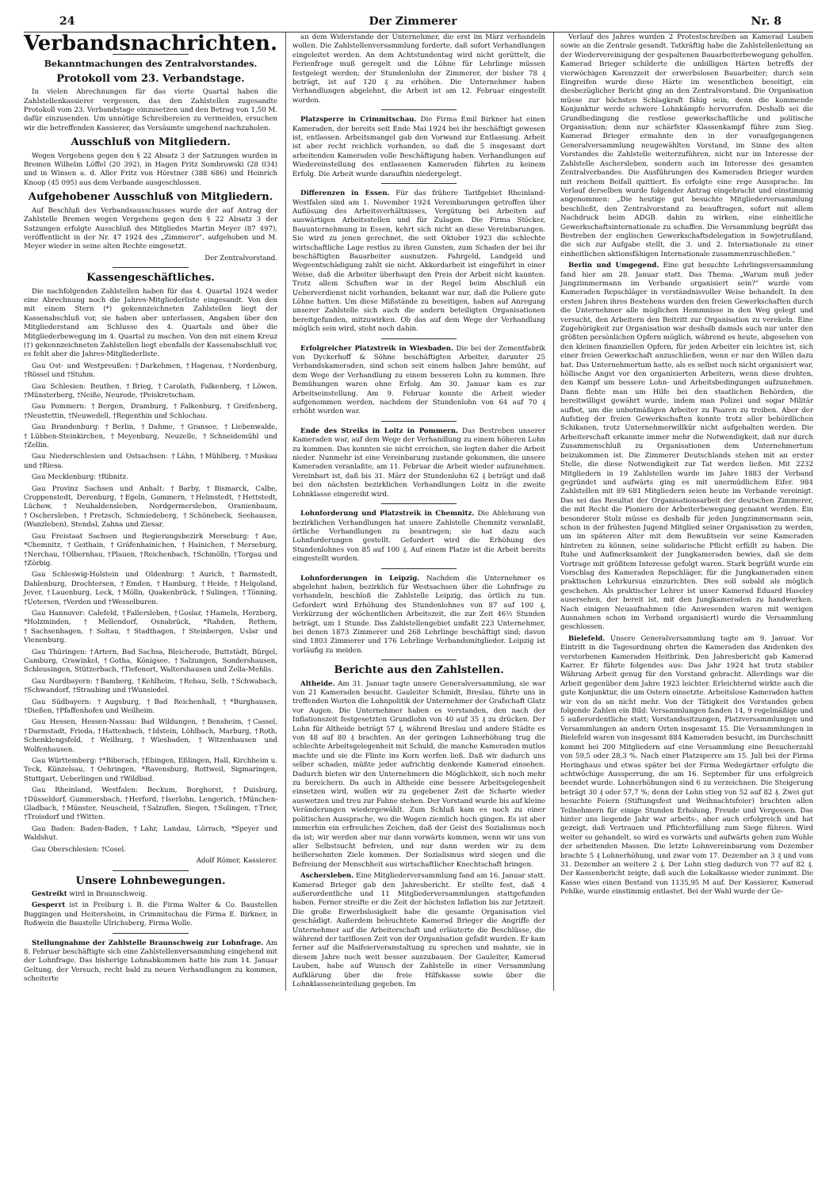24 Der Zimmerer Nr. 8
Verbandsnachrichten.
Bekanntmachungen des Zentralvorstandes.
Protokoll vom 23. Verbandstage.
In vielen Abrechnungen für das vierte Quartal haben die Zahlstellenkassierer vergessen, das den Zahlstellen zugesandte Protokoll vom 23. Verbandstage einzusetzen und den Betrag von 1,50 M. dafür einzusenden. Um unnötige Schreibereien zu vermeiden, ersuchen wir die betreffenden Kassierer, das Versäumte umgehend nachzuholen.
Ausschluß von Mitgliedern.
Wegen Vergehens gegen den § 22 Absatz 3 der Satzungen wurden in Bremen Wilhelm Löffel (20 392), in Hagen Fritz Sombrowski (28 034) und in Winsen a. d. Aller Fritz von Hörstner (388 686) und Heinrich Knoop (45 095) aus dem Verbande ausgeschlossen.
Aufgehobener Ausschluß von Mitgliedern.
Auf Beschluß des Verbandsausschusses wurde der auf Antrag der Zahlstelle Bremen wegen Vergehens gegen den § 22 Absatz 3 der Satzungen erfolgte Ausschluß des Mitgliedes Martin Meyer (87 497), veröffentlicht in der Nr. 47 1924 des „Zimmerer“, aufgehoben und M. Meyer wieder in seine alten Rechte eingesetzt.
Der Zentralvorstand.
Kassengeschäftliches.
Die nachfolgenden Zahlstellen haben für das 4. Quartal 1924 weder eine Abrechnung noch die Jahres-Mitgliederliste eingesandt. Von den mit einem Stern (*) gekennzeichneten Zahlstellen liegt der Kassenabschluß vor, sie haben aber unterlassen, Angaben über den Mitgliederstand am Schlusse des 4. Quartals und über die Mitgliederbewegung im 4. Quartal zu machen. Von den mit einem Kreuz (†) gekennzeichneten Zahlstellen liegt ebenfalls der Kassenabschluß vor, es fehlt aber die Jahres-Mitgliederliste.
Gau Ost- und Westpreußen: †Darkehmen, †Hagenau, †Nordenburg, †Rössel und †Stuhm.
Gau Schlesien: Beuthen, †Brieg, †Carolath, Falkenberg, †Löwen, †Münsterberg, †Neiße, Neurode, †Peiskretscham.
Gau Pommern: †Bergen, Dramburg, †Falkenburg, †Greifenberg, †Neustettin, †Neuwedell, †Regenthin und Schlochau.
Gau Brandenburg: †Berlin, †Dahme, †Gransee, †Liebenwalde, †Lübben-Steinkirchen, †Meyenburg, Neuzelle, †Schneidemühl und †Zellin.
Gau Niederschlesien und Ostsachsen: †Lähn, †Mühlberg, †Muskau und †Riesa.
Gau Mecklenburg: †Ribnitz.
Gau Provinz Sachsen und Anhalt: †Barby, †Bismarck, Calbe, Croppenstedt, Derenburg, †Egeln, Gommern, †Helmstedt, †Hettstedt, Lüchow, †Neuhaldensleben, Nordgermersleben, Oranienbaum, †Oschersleben, †Pretzsch, Schmiedeberg, †Schönebeck, Seehausen, (Wanzleben), Stendal, Zahna und Ziesar.
Gau Freistaat Sachsen und Regierungsbezirk Merseburg: †Aue, *Chemnitz, †Geithain, †Gräfenhainichen, †Hainichen, †Merseburg, †Nerchau, †Olbernhau, †Plauen, †Reichenbach, †Schmölln, †Torgau und †Zörbig.
Gau Schleswig-Holstein und Oldenburg: †Aurich, †Barmstedt, Dahlenburg, Drochtersen, †Emden, †Hamburg, †Heide, †Helgoland, Jever, †Lauenburg, Leck, †Mölln, Quakenbrück, †Sulingen, †Tönning, †Uetersen, †Verden und †Wesselburen.
Gau Hannover: Calefeld, †Fallersleben, †Goslar, †Hameln, Herzberg, *Holzminden, †Mellendorf, Osnabrück, *Rahden, Rethem, †Sachsenhagen, †Soltau, †Stadthagen, †Steinbergen, Uslar und Vienenburg.
Gau Thüringen: †Artern, Bad Sachsa, Bleicherode, Buttstädt, Bürgel, Camburg, Crawinkel, †Gotha, Königsee, †Salzungen, Sondershausen, Schleusingen, Stützerbach, †Tiefenort, Waltershausen und Zella-Mehlis.
Gau Nordbayern: †Bamberg, †Kehlheim, †Rehau, Selb, †Schwabach, †Schwandorf, †Straubing und †Wunsiedel.
Gau Südbayern: †Augsburg, †Bad Reichenhall, †*Burghausen, †Dießen, †Pfaffenhofen und Weilheim.
Gau Hessen, Hessen-Nassau: Bad Wildungen, †Bensheim, †Cassel, †Darmstadt, Frieda, †Hattenbach, †Idstein, Löhlbach, Marburg, †Roth, Schenklengsfeld, †Weilburg, †Wiesbaden, †Witzenhausen und Wolfenhausen.
Gau Württemberg: †*Biberach, †Ebingen, Eßlingen, Hall, Kirchheim u. Teck, Künzelsau, †Oehringen, *Ravensburg, Rottweil, Sigmaringen, Stuttgart, Ueberlingen und †Wildbad.
Gau Rheinland, Westfalen: Beckum, Borghorst, †Duisburg, †Düsseldorf, Gummersbach, †Herford, †Iserlohn, Lengerich, †München-Gladbach, †Münster, Neuscheid, †Salzuflen, Siegen, †Solingen, †Trier, †Troisdorf und †Witten.
Gau Baden: Baden-Baden, †Lahr, Landau, Lörrach, *Speyer und Waldshut.
Gau Oberschlesien: †Cosel.
Adolf Römer, Kassierer.
Unsere Lohnbewegungen.
Gestreikt wird in Braunschweig.
Gesperrt ist in Freiburg i. B. die Firma Walter & Co. Baustellen Buggingen und Heitersheim, in Crimmitschau die Firma E. Birkner, in Roßwein die Baustelle Ulrichsberg, Firma Wolle.
Stellungnahme der Zahlstelle Braunschweig zur Lohnfrage. Am 8. Februar beschäftigte sich eine Zahlstellenversammlung eingehend mit der Lohnfrage. Das bisherige Lohnabkommen hatte bis zum 14. Januar Geltung, der Versuch, recht bald zu neuen Verhandlungen zu kommen, scheiterte
an dem Widerstande der Unternehmer, die erst im März verhandeln wollen. Die Zahlstellenversammlung forderte, daß sofort Verhandlungen eingeleitet werden. An dem Achtstundentag wird nicht gerüttelt, die Ferienfrage muß geregelt und die Löhne für Lehrlinge müssen festgelegt werden; der Stundenlohn der Zimmerer, der bisher 78 ₰ beträgt, ist auf 120 ₰ zu erhöhen. Die Unternehmer haben Verhandlungen abgelehnt, die Arbeit ist am 12. Februar eingestellt worden.
Platzsperre in Crimmitschau. Die Firma Emil Birkner hat einen Kameraden, der bereits seit Ende Mai 1924 bei ihr beschäftigt gewesen ist, entlassen. Arbeitsmangel gab den Vorwand zur Entlassung. Arbeit ist aber recht reichlich vorhanden, so daß die 5 insgesamt dort arbeitenden Kameraden volle Beschäftigung haben. Verhandlungen auf Wiedereinstellung des entlassenen Kameraden führten zu keinem Erfolg. Die Arbeit wurde daraufhin niedergelegt.
Differenzen in Essen. Für das frühere Tarifgebiet Rheinland-Westfalen sind am 1. November 1924 Vereinbarungen getroffen über Auflösung des Arbeitsverhältnisses, Vergütung bei Arbeiten auf auswärtigen Arbeitsstellen und für Zulagen. Die Firma Stöcker, Bauunternehmung in Essen, kehrt sich nicht an diese Vereinbarungen. Sie wird zu jenen gerechnet, die seit Oktober 1923 die schlechte wirtschaftliche Lage restlos zu ihren Gunsten, zum Schaden der bei ihr beschäftigten Bauarbeiter ausnutzen. Fahrgeld, Landgeld und Wegeentschädigung zahlt sie nicht. Akkordarbeit ist eingeführt in einer Weise, daß die Arbeiter überhaupt den Preis der Arbeit nicht kannten. Trotz allem Schuften war in der Regel beim Abschluß ein Ueberverdienst nicht vorhanden, bekannt war nur, daß die Poliere gute Löhne hatten. Um diese Mißstände zu beseitigen, haben auf Anregung unserer Zahlstelle sich auch die andern beteiligten Organisationen bereitgefunden, mitzuwirken. Ob das auf dem Wege der Verhandlung möglich sein wird, steht noch dahin.
Erfolgreicher Platzstreik in Wiesbaden. Die bei der Zementfabrik von Dyckerhoff & Söhne beschäftigten Arbeiter, darunter 25 Verbandskameraden, sind schon seit einem halben Jahre bemüht, auf dem Wege der Verhandlung zu einem besseren Lohn zu kommen. Ihre Bemühungen waren ohne Erfolg. Am 30. Januar kam es zur Arbeitseinstellung. Am 9. Februar konnte die Arbeit wieder aufgenommen werden, nachdem der Stundenlohn von 64 auf 70 ₰ erhöht worden war.
Ende des Streiks in Loitz in Pommern. Das Bestreben unserer Kameraden war, auf dem Wege der Verhandlung zu einem höheren Lohn zu kommen. Das konnten sie nicht erreichen, sie legten daher die Arbeit nieder. Nunmehr ist eine Vereinbarung zustande gekommen, die unsere Kameraden veranlaßte, am 11. Februar die Arbeit wieder aufzunehmen. Vereinbart ist, daß bis 31. März der Stundenlohn 62 ₰ beträgt und daß bei den nächsten bezirklichen Verhandlungen Loitz in die zweite Lohnklasse eingereiht wird.
Lohnforderung und Platzstreik in Chemnitz. Die Ablehnung von bezirklichen Verhandlungen hat unsere Zahlstelle Chemnitz veranlaßt, örtliche Verhandlungen zu beantragen; sie hat dazu auch Lohnforderungen gestellt. Gefordert wird die Erhöhung des Stundenlohnes von 85 auf 100 ₰. Auf einem Platze ist die Arbeit bereits eingestellt worden.
Lohnforderungen in Leipzig. Nachdem die Unternehmer es abgelehnt haben, bezirklich für Westsachsen über die Lohnfrage zu verhandeln, beschloß die Zahlstelle Leipzig, das örtlich zu tun. Gefordert wird Erhöhung des Stundenlohnes von 87 auf 100 ₰, Verkürzung der wöchentlichen Arbeitszeit, die zur Zeit 46½ Stunden beträgt, um 1 Stunde. Das Zahlstellengebiet umfaßt 223 Unternehmer, bei denen 1873 Zimmerer und 268 Lehrlinge beschäftigt sind; davon sind 1803 Zimmerer und 176 Lehrlinge Verbandsmitglieder. Leipzig ist vorläufig zu meiden.
Berichte aus den Zahlstellen.
Altheide. Am 31. Januar tagte unsere Generalversammlung, sie war von 21 Kameraden besucht. Gauleiter Schmidt, Breslau, führte uns in treffenden Worten die Lohnpolitik der Unternehmer der Grafschaft Glatz vor Augen. Die Unternehmer haben es verstanden, den nach der Inflationszeit festgesetzten Grundlohn von 40 auf 35 ₰ zu drücken. Der Lohn für Altheide beträgt 57 ₰, während Breslau und andere Städte es von 48 auf 80 ₰ brachten. An der geringen Lohnerhöhung trug die schlechte Arbeitsgelegenheit mit Schuld, die manche Kameraden mutlos machte und sie die Flinte ins Korn werfen ließ. Daß wir dadurch uns selber schaden, müßte jeder aufrichtig denkende Kamerad einsehen. Dadurch bieten wir den Unternehmern die Möglichkeit, sich noch mehr zu bereichern. Da auch in Altheide eine bessere Arbeitsgelegenheit einsetzen wird, wollen wir zu gegebener Zeit die Scharte wieder auswetzen und treu zur Fahne stehen. Der Vorstand wurde bis auf kleine Veränderungen wiedergewählt. Zum Schluß kam es noch zu einer politischen Aussprache, wo die Wogen ziemlich hoch gingen. Es ist aber immerhin ein erfreuliches Zeichen, daß der Geist des Sozialismus noch da ist; wir werden aber nur dann vorwärts kommen, wenn wir uns von aller Selbstsucht befreien, und nur dann werden wir zu dem heißersehnten Ziele kommen. Der Sozialismus wird siegen und die Befreiung der Menschheit aus wirtschaftlicher Knechtschaft bringen.
Aschersleben. Eine Mitgliederversammlung fand am 16. Januar statt. Kamerad Brieger gab den Jahresbericht. Er stellte fest, daß 4 außerordentliche und 11 Mitgliederversammlungen stattgefunden haben. Ferner streifte er die Zeit der höchsten Inflation bis zur Jetztzeit. Die große Erwerbslosigkeit habe die gesamte Organisation viel geschädigt. Außerdem beleuchtete Kamerad Brieger die Angriffe der Unternehmer auf die Arbeiterschaft und erläuterte die Beschlüsse, die während der tariflosen Zeit von der Organisation gefaßt wurden. Er kam ferner auf die Maifeierveranstaltung zu sprechen und mahnte, sie in diesem Jahre noch weit besser auszubauen. Der Gauleiter, Kamerad Lauben, habe auf Wunsch der Zahlstelle in einer Versammlung Aufklärung über die freie Hilfskasse sowie über die Lohnklasseneinteilung gegeben. Im
Verlauf des Jahres wurden 2 Protestschreiben an Kamerad Lauben sowie an die Zentrale gesandt. Tatkräftig habe die Zahlstellenleitung an der Wiedervereinigung der gespaltenen Bauarbeiterbewegung geholfen. Kamerad Brieger schilderte die unbilligen Härten betreffs der vierwöchigen Karenzzeit der erwerbslosen Bauarbeiter; durch sein Eingreifen wurde diese Härte im wesentlichen beseitigt, ein diesbezüglicher Bericht ging an den Zentralvorstand. Die Organisation müsse zur höchsten Schlagkraft fähig sein; denn die kommende Konjunktur werde schwere Lohnkämpfe hervorrufen. Deshalb sei die Grundbedingung die restlose gewerkschaftliche und politische Organisation; denn nur schärfster Klassenkampf führe zum Sieg. Kamerad Brieger ermahnte den in der voraufgegangenen Generalversammlung neugewählten Vorstand, im Sinne des alten Vorstandes die Zahlstelle weiterzuführen, nicht nur im Interesse der Zahlstelle Aschersleben, sondern auch im Interesse des gesamten Zentralverbandes. Die Ausführungen des Kameraden Brieger wurden mit reichem Beifall quittiert. Es erfolgte eine rege Aussprache. Im Verlauf derselben wurde folgender Antrag eingebracht und einstimmig angenommen: „Die heutige gut besuchte Mitgliederversammlung beschließt, den Zentralvorstand zu beauftragen, sofort mit allem Nachdruck beim ADGB. dahin zu wirken, eine einheitliche Gewerkschaftsinternationale zu schaffen. Die Versammlung begrüßt das Bestreben der englischen Gewerkschaftsdelegation in Sowjetrußland, die sich zur Aufgabe stellt, die 3. und 2. Internationale zu einer einheitlichen aktionsfähigen Internationale zusammenzuschließen.“
Berlin und Umgegend. Eine gut besuchte Lehrlingsversammlung fand hier am 28. Januar statt. Das Thema: „Warum muß jeder Jungzimmermann im Verbande organisiert sein?“ wurde vom Kameraden Repschläger in verständnisvoller Weise behandelt. In den ersten Jahren ihres Bestehens wurden den freien Gewerkschaften durch die Unternehmer alle möglichen Hemmnisse in den Weg gelegt und versucht, den Arbeitern den Beitritt zur Organisation zu verekeln. Eine Zugehörigkeit zur Organisation war deshalb damals auch nur unter den größten persönlichen Opfern möglich, während es heute, abgesehen von den kleinen finanziellen Opfern, für jeden Arbeiter ein leichtes ist, sich einer freien Gewerkschaft anzuschließen, wenn er nur den Willen dazu hat. Das Unternehmertum hatte, als es selbst noch nicht organisiert war, höllische Angst vor den organisierten Arbeitern, wenn diese drohten, den Kampf um bessere Lohn- und Arbeitsbedingungen aufzunehmen. Dann flehte man um Hilfe bei den staatlichen Behörden, die bereitwilligst gewährt wurde, indem man Polizei und sogar Militär aufbot, um die unbotmäßigen Arbeiter zu Paaren zu treiben. Aber der Aufstieg der freien Gewerkschaften konnte trotz aller behördlichen Schikanen, trotz Unternehmerwillkür nicht aufgehalten werden. Die Arbeiterschaft erkannte immer mehr die Notwendigkeit, daß nur durch Zusammenschluß zu Organisationen dem Unternehmertum beizukommen ist. Die Zimmerer Deutschlands stehen mit an erster Stelle, die diese Notwendigkeit zur Tat werden ließen. Mit 2232 Mitgliedern in 19 Zahlstellen wurde im Jahre 1883 der Verband gegründet und aufwärts ging es mit unermüdlichem Eifer. 984 Zahlstellen mit 89 681 Mitgliedern seien heute im Verbande vereinigt. Das sei das Resultat der Organisationsarbeit der deutschen Zimmerer, die mit Recht die Pioniere der Arbeiterbewegung genannt werden. Ein besonderer Stolz müsse es deshalb für jeden Jungzimmermann sein, schon in der frühesten Jugend Mitglied seiner Organisation zu werden, um im späteren Alter mit dem Bewußtsein vor seine Kameraden hintreten zu können, seine solidarische Pflicht erfüllt zu haben. Die Ruhe und Aufmerksamkeit der Jungkameraden bewies, daß sie dem Vortrage mit größtem Interesse gefolgt waren. Stark begrüßt wurde ein Vorschlag des Kameraden Repschläger, für die Jungkameraden einen praktischen Lehrkursus einzurichten. Dies soll sobald als möglich geschehen. Als praktischer Lehrer ist unser Kamerad Eduard Haseley ausersehen, der bereit ist, mit den Jungkameraden zu handwerken. Nach einigen Neuaufnahmen (die Anwesenden waren mit wenigen Ausnahmen schon im Verband organisiert) wurde die Versammlung geschlossen.
Bielefeld. Unsere Generalversammlung tagte am 9. Januar. Vor Eintritt in die Tagesordnung ehrten die Kameraden das Andenken des verstorbenen Kameraden Heitbrink. Den Jahresbericht gab Kamerad Karrer. Er führte folgendes aus: Das Jahr 1924 hat trotz stabiler Währung Arbeit genug für den Vorstand gebracht. Allerdings war die Arbeit gegenüber dem Jahre 1923 leichter. Erleichternd wirkte auch die gute Konjunktur, die um Ostern einsetzte. Arbeitslose Kameraden hatten wir von da an nicht mehr. Von der Tätigkeit des Vorstandes geben folgende Zahlen ein Bild: Versammlungen fanden 14, 9 regelmäßige und 5 außerordentliche statt; Vorstandssitzungen, Platzversammlungen und Versammlungen an andern Orten insgesamt 15. Die Versammlungen in Bielefeld waren von insgesamt 884 Kameraden besucht, im Durchschnitt kommt bei 200 Mitgliedern auf eine Versammlung eine Besucherzahl von 59,5 oder 28,3 %. Nach einer Platzsperre am 15. Juli bei der Firma Heringhaus und etwas später bei der Firma Wedegärtner erfolgte die achtwöchige Aussperrung, die am 16. September für uns erfolgreich beendet wurde. Lohnerhöhungen sind 6 zu verzeichnen. Die Steigerung beträgt 30 ₰ oder 57,7 %; denn der Lohn stieg von 52 auf 82 ₰. Zwei gut besuchte Feiern (Stiftungsfest und Weihnachtsfeier) brachten allen Teilnehmern für einige Stunden Erholung, Freude und Vergessen. Das hinter uns liegende Jahr war arbeits-, aber auch erfolgreich und hat gezeigt, daß Vertrauen und Pflichterfüllung zum Siege führen. Wird weiter so gehandelt, so wird es vorwärts und aufwärts gehen zum Wohle der arbeitenden Massen. Die letzte Lohnvereinbarung vom Dezember brachte 5 ₰ Lohnerhöhung, und zwar vom 17. Dezember an 3 ₰ und vom 31. Dezember an weitere 2 ₰. Der Lohn stieg dadurch von 77 auf 82 ₰. Der Kassenbericht zeigte, daß auch die Lokalkasse wieder zunimmt. Die Kasse wies einen Bestand von 1135,95 M auf. Der Kassierer, Kamerad Pehlke, wurde einstimmig entlastet. Bei der Wahl wurde der Ge-